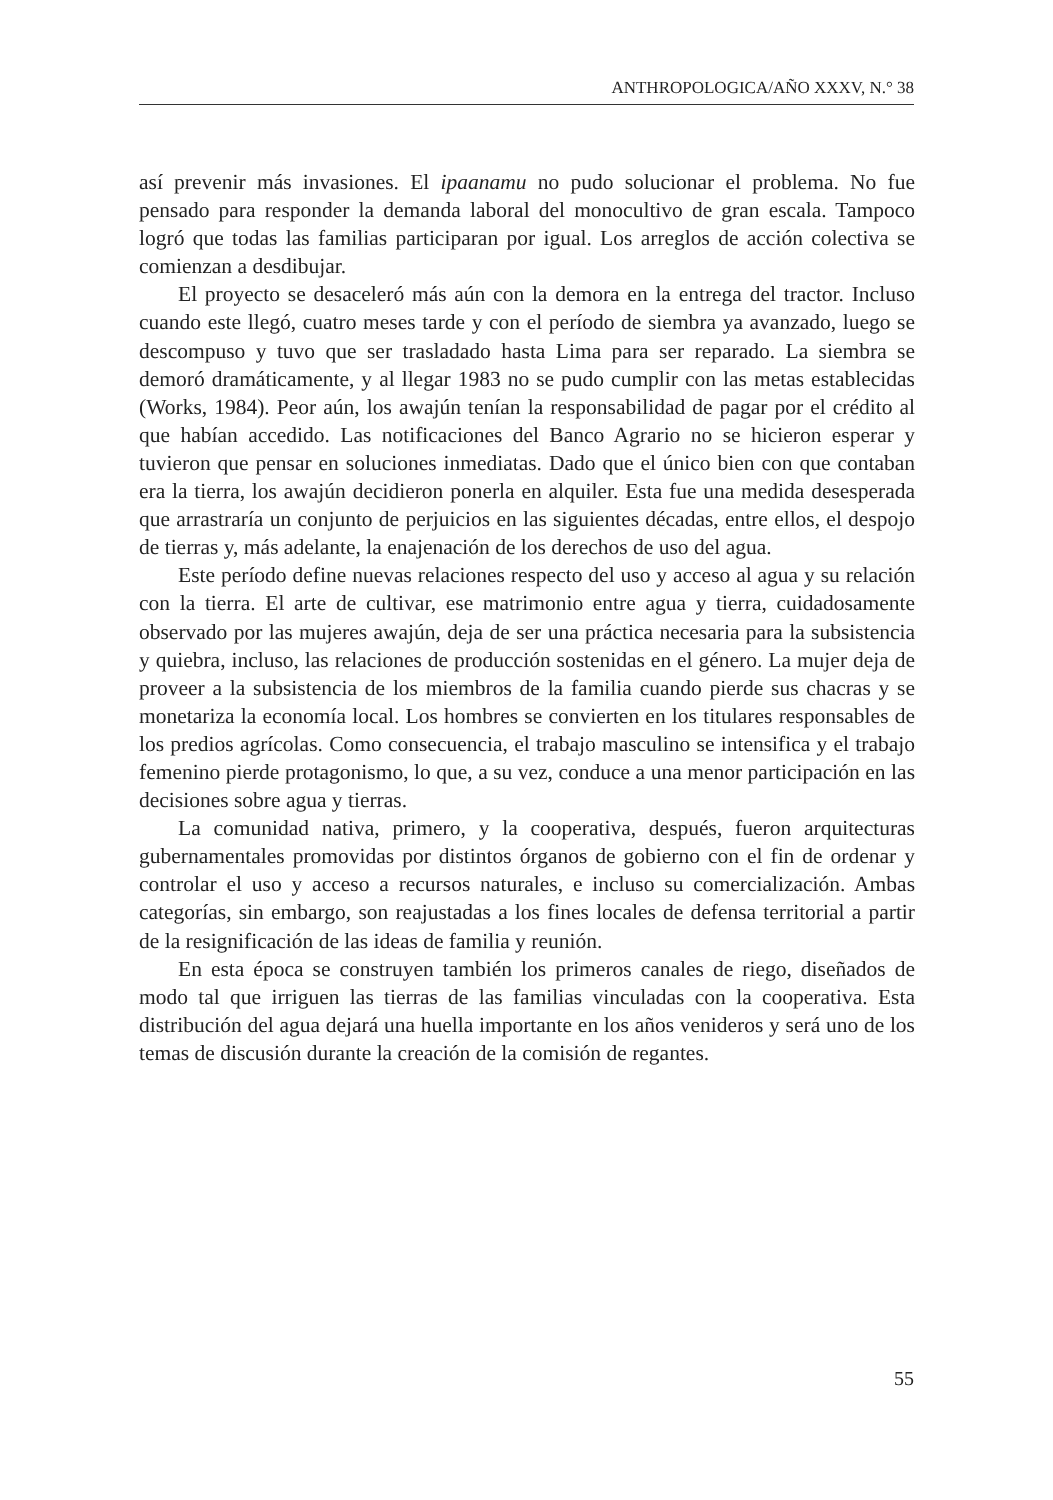ANTHROPOLOGICA/AÑO XXXV, N.° 38
así prevenir más invasiones. El ipaanamu no pudo solucionar el problema. No fue pensado para responder la demanda laboral del monocultivo de gran escala. Tampoco logró que todas las familias participaran por igual. Los arreglos de acción colectiva se comienzan a desdibujar.
El proyecto se desaceleró más aún con la demora en la entrega del tractor. Incluso cuando este llegó, cuatro meses tarde y con el período de siembra ya avanzado, luego se descompuso y tuvo que ser trasladado hasta Lima para ser reparado. La siembra se demoró dramáticamente, y al llegar 1983 no se pudo cumplir con las metas establecidas (Works, 1984). Peor aún, los awajún tenían la responsabilidad de pagar por el crédito al que habían accedido. Las notificaciones del Banco Agrario no se hicieron esperar y tuvieron que pensar en soluciones inmediatas. Dado que el único bien con que contaban era la tierra, los awajún decidieron ponerla en alquiler. Esta fue una medida desesperada que arrastraría un conjunto de perjuicios en las siguientes décadas, entre ellos, el despojo de tierras y, más adelante, la enajenación de los derechos de uso del agua.
Este período define nuevas relaciones respecto del uso y acceso al agua y su relación con la tierra. El arte de cultivar, ese matrimonio entre agua y tierra, cuidadosamente observado por las mujeres awajún, deja de ser una práctica necesaria para la subsistencia y quiebra, incluso, las relaciones de producción sostenidas en el género. La mujer deja de proveer a la subsistencia de los miembros de la familia cuando pierde sus chacras y se monetariza la economía local. Los hombres se convierten en los titulares responsables de los predios agrícolas. Como consecuencia, el trabajo masculino se intensifica y el trabajo femenino pierde protagonismo, lo que, a su vez, conduce a una menor participación en las decisiones sobre agua y tierras.
La comunidad nativa, primero, y la cooperativa, después, fueron arquitecturas gubernamentales promovidas por distintos órganos de gobierno con el fin de ordenar y controlar el uso y acceso a recursos naturales, e incluso su comercialización. Ambas categorías, sin embargo, son reajustadas a los fines locales de defensa territorial a partir de la resignificación de las ideas de familia y reunión.
En esta época se construyen también los primeros canales de riego, diseñados de modo tal que irriguen las tierras de las familias vinculadas con la cooperativa. Esta distribución del agua dejará una huella importante en los años venideros y será uno de los temas de discusión durante la creación de la comisión de regantes.
55